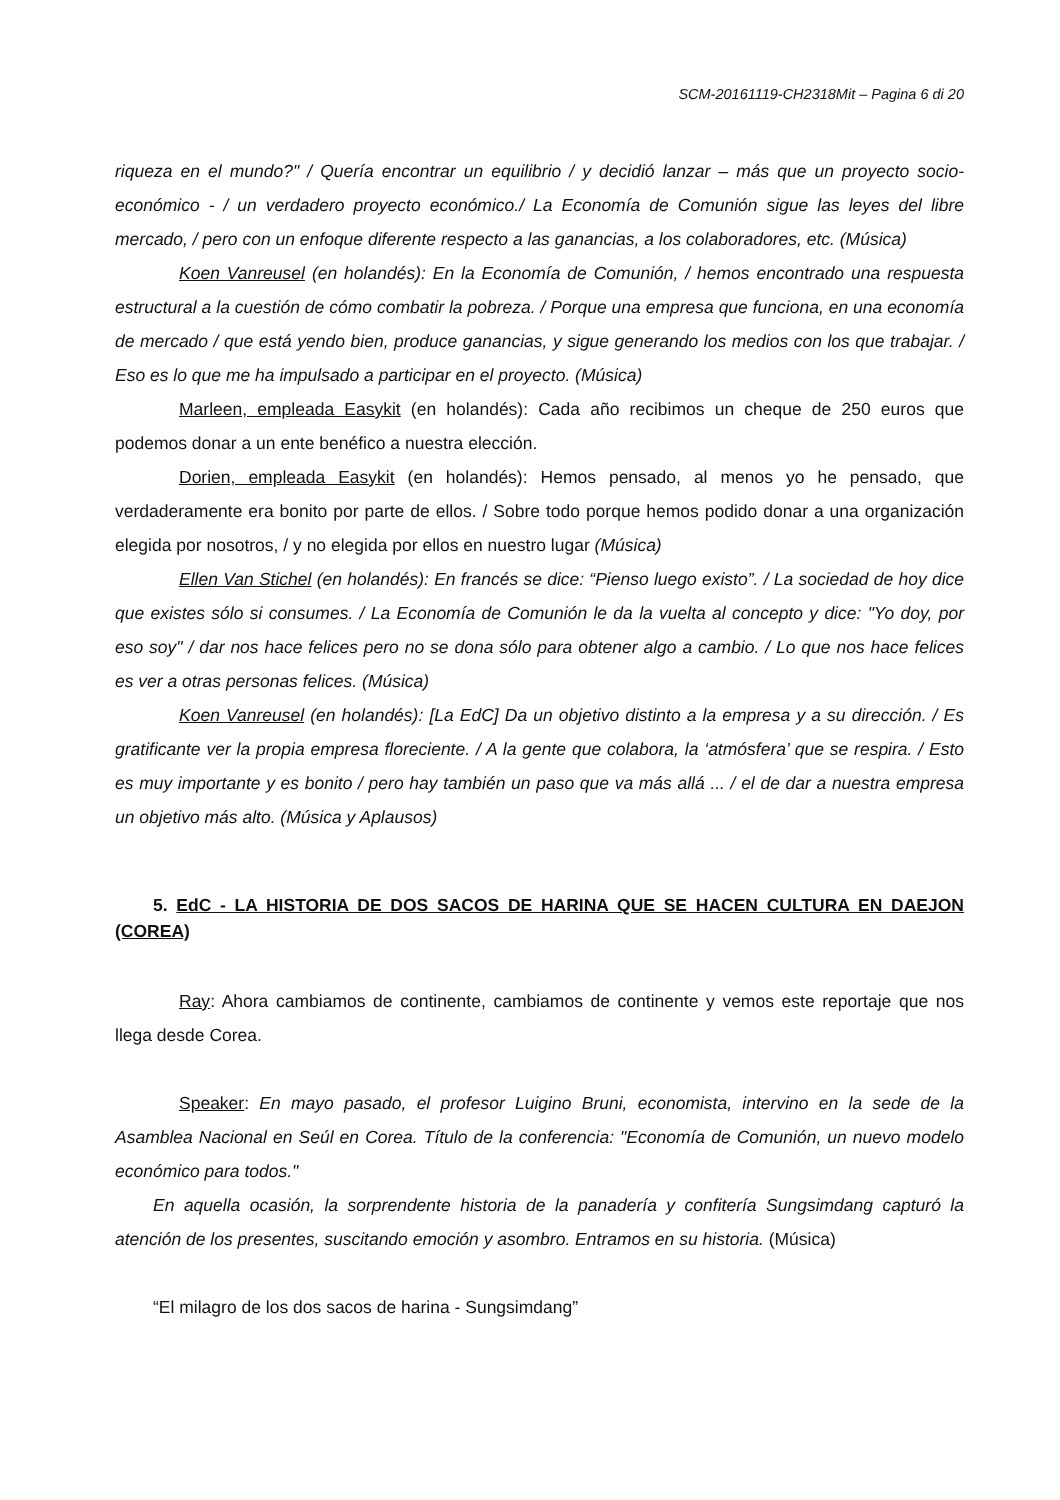SCM-20161119-CH2318Mit – Pagina 6 di 20
riqueza en el mundo?" / Quería encontrar un equilibrio / y decidió lanzar – más que un proyecto socio-económico - / un verdadero proyecto económico./ La Economía de Comunión sigue las leyes del libre mercado, / pero con un enfoque diferente respecto a las ganancias, a los colaboradores, etc. (Música)
Koen Vanreusel (en holandés): En la Economía de Comunión, / hemos encontrado una respuesta estructural a la cuestión de cómo combatir la pobreza. / Porque una empresa que funciona, en una economía de mercado / que está yendo bien, produce ganancias, y sigue generando los medios con los que trabajar. / Eso es lo que me ha impulsado a participar en el proyecto. (Música)
Marleen, empleada Easykit (en holandés): Cada año recibimos un cheque de 250 euros que podemos donar a un ente benéfico a nuestra elección.
Dorien, empleada Easykit (en holandés): Hemos pensado, al menos yo he pensado, que verdaderamente era bonito por parte de ellos. / Sobre todo porque hemos podido donar a una organización elegida por nosotros, / y no elegida por ellos en nuestro lugar (Música)
Ellen Van Stichel (en holandés): En francés se dice: “Pienso luego existo”. / La sociedad de hoy dice que existes sólo si consumes. / La Economía de Comunión le da la vuelta al concepto y dice: "Yo doy, por eso soy" / dar nos hace felices pero no se dona sólo para obtener algo a cambio. / Lo que nos hace felices es ver a otras personas felices. (Música)
Koen Vanreusel (en holandés): [La EdC] Da un objetivo distinto a la empresa y a su dirección. / Es gratificante ver la propia empresa floreciente. / A la gente que colabora, la ‘atmósfera’ que se respira. / Esto es muy importante y es bonito / pero hay también un paso que va más allá ... / el de dar a nuestra empresa un objetivo más alto. (Música y Aplausos)
5. EdC - LA HISTORIA DE DOS SACOS DE HARINA QUE SE HACEN CULTURA EN DAEJON (COREA)
Ray: Ahora cambiamos de continente, cambiamos de continente y vemos este reportaje que nos llega desde Corea.
Speaker: En mayo pasado, el profesor Luigino Bruni, economista, intervino en la sede de la Asamblea Nacional en Seúl en Corea. Título de la conferencia: "Economía de Comunión, un nuevo modelo económico para todos."
En aquella ocasión, la sorprendente historia de la panadería y confitería Sungsimdang capturó la atención de los presentes, suscitando emoción y asombro. Entramos en su historia. (Música)
“El milagro de los dos sacos de harina - Sungsimdang”